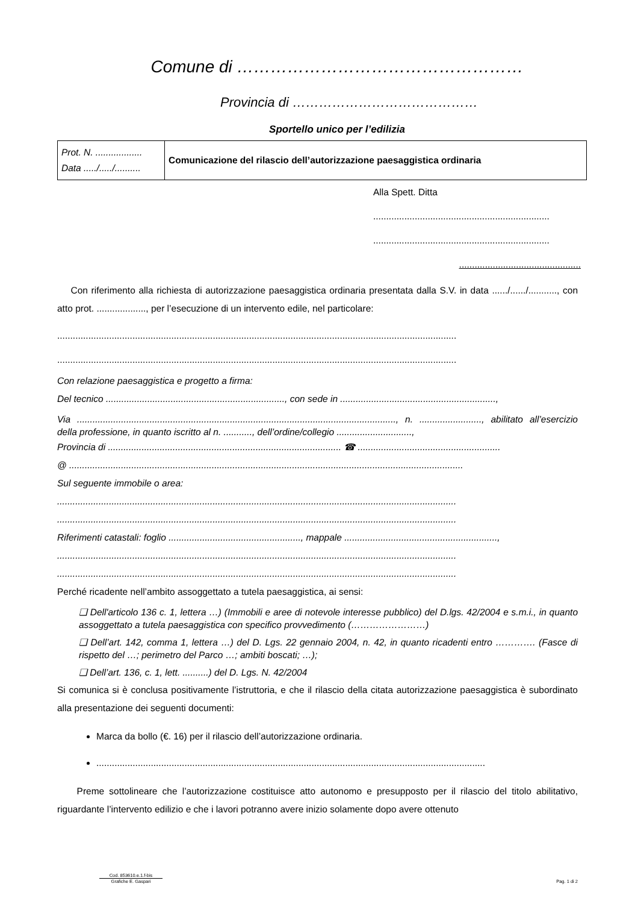Comune di ……………………………………………
Provincia di ……………………………………
Sportello unico per l’edilizia
| Prot. N. .................. Data ...../...../.......... | Comunicazione del rilascio dell’autorizzazione paesaggistica ordinaria |
Alla Spett. Ditta
....................................................................
....................................................................
...............................................
Con riferimento alla richiesta di autorizzazione paesaggistica ordinaria presentata dalla S.V. in data ....../....../..........., con atto prot. ..................., per l’esecuzione di un intervento edile, nel particolare:
..........................................................................................................................................................
..........................................................................................................................................................
Con relazione paesaggistica e progetto a firma:
Del tecnico ....................................................................., con sede in ............................................................,
Via ..........................................................................................................................., n. ........................, abilitato all’esercizio della professione, in quanto iscritto al n. ..........., dell’ordine/collegio .............................,
Provincia di .......................................................................................... ☎ .......................................................
@ ........................................................................................................................................................
Sul seguente immobile o area:
..........................................................................................................................................................
..........................................................................................................................................................
Riferimenti catastali: foglio ..................................................., mappale ...........................................................,
..........................................................................................................................................................
..........................................................................................................................................................
Perché ricadente nell’ambito assoggettato a tutela paesaggistica, ai sensi:
❑ Dell'articolo 136 c. 1, lettera …) (Immobili e aree di notevole interesse pubblico) del D.lgs. 42/2004 e s.m.i., in quanto assoggettato a tutela paesaggistica con specifico provvedimento (……………………)
❑ Dell’art. 142, comma 1, lettera …) del D. Lgs. 22 gennaio 2004, n. 42, in quanto ricadenti entro …………. (Fasce di rispetto del …; perimetro del Parco …; ambiti boscati; …);
❑ Dell’art. 136, c. 1, lett. ..........) del D. Lgs. N. 42/2004
Si comunica si è conclusa positivamente l’istruttoria, e che il rilascio della citata autorizzazione paesaggistica è subordinato alla presentazione dei seguenti documenti:
Marca da bollo (€. 16) per il rilascio dell’autorizzazione ordinaria.
......................................................................................................................................................
Preme sottolineare che l’autorizzazione costituisce atto autonomo e presupposto per il rilascio del titolo abilitativo, riguardante l’intervento edilizio e che i lavori potranno avere inizio solamente dopo avere ottenuto
Cod. 853610.e.1.f-bis
Grafiche E. Gaspari Pag. 1 di 2